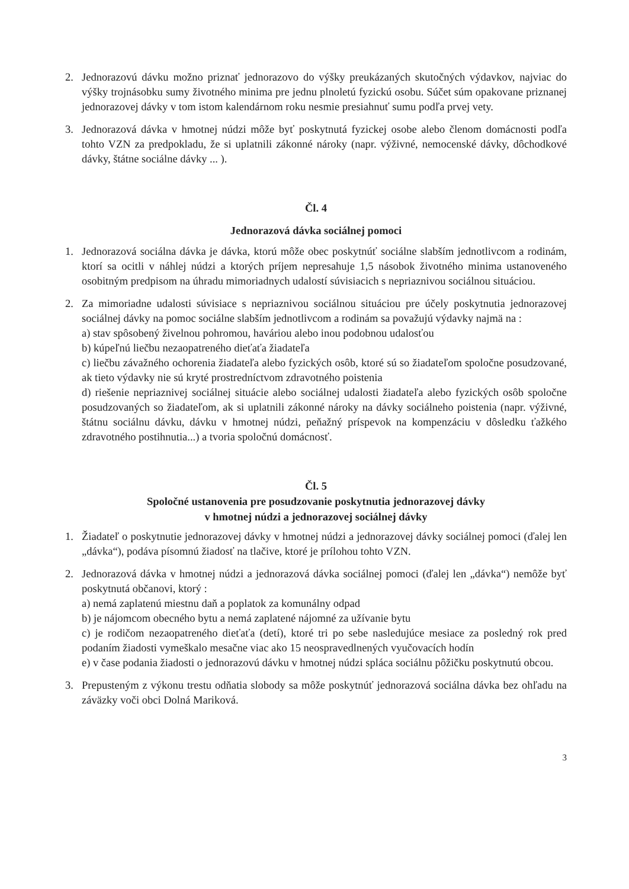2. Jednorazovú dávku možno priznať jednorazovo do výšky preukázaných skutočných výdavkov, najviac do výšky trojnásobku sumy životného minima pre jednu plnoletú fyzickú osobu. Súčet súm opakovane priznanej jednorazovej dávky v tom istom kalendárnom roku nesmie presiahnuť sumu podľa prvej vety.
3. Jednorazová dávka v hmotnej núdzi môže byť poskytnutá fyzickej osobe alebo členom domácnosti podľa tohto VZN za predpokladu, že si uplatnili zákonné nároky (napr. výživné, nemocenské dávky, dôchodkové dávky, štátne sociálne dávky ... ).
Čl. 4
Jednorazová dávka sociálnej pomoci
1. Jednorazová sociálna dávka je dávka, ktorú môže obec poskytnúť sociálne slabším jednotlivcom a rodinám, ktorí sa ocitli v náhlej núdzi a ktorých príjem nepresahuje 1,5 násobok životného minima ustanoveného osobitným predpisom na úhradu mimoriadnych udalostí súvisiacich s nepriaznivou sociálnou situáciou.
2. Za mimoriadne udalosti súvisiace s nepriaznivou sociálnou situáciou pre účely poskytnutia jednorazovej sociálnej dávky na pomoc sociálne slabším jednotlivcom a rodinám sa považujú výdavky najmä na :
a) stav spôsobený živelnou pohromou, haváriou alebo inou podobnou udalosťou
b) kúpeľnú liečbu nezaopatreného dieťaťa žiadateľa
c) liečbu závažného ochorenia žiadateľa alebo fyzických osôb, ktoré sú so žiadateľom spoločne posudzované, ak tieto výdavky nie sú kryté prostredníctvom zdravotného poistenia
d) riešenie nepriaznivej sociálnej situácie alebo sociálnej udalosti žiadateľa alebo fyzických osôb spoločne posudzovaných so žiadateľom, ak si uplatnili zákonné nároky na dávky sociálneho poistenia (napr. výživné, štátnu sociálnu dávku, dávku v hmotnej núdzi, peňažný príspevok na kompenzáciu v dôsledku ťažkého zdravotného postihnutia...) a tvoria spoločnú domácnosť.
Čl. 5
Spoločné ustanovenia pre posudzovanie poskytnutia jednorazovej dávky
v hmotnej núdzi a jednorazovej sociálnej dávky
1. Žiadateľ o poskytnutie jednorazovej dávky v hmotnej núdzi a jednorazovej dávky sociálnej pomoci (ďalej len „dávka“), podáva písomnú žiadosť na tlačive, ktoré je prílohou tohto VZN.
2. Jednorazová dávka v hmotnej núdzi a jednorazová dávka sociálnej pomoci (ďalej len „dávka“) nemôže byť poskytnutá občanovi, ktorý :
a) nemá zaplatenú miestnu daň a poplatok za komunálny odpad
b) je nájomcom obecného bytu a nemá zaplatené nájomné za užívanie bytu
c) je rodičom nezaopatreného dieťaťa (detí), ktoré tri po sebe nasledujúce mesiace za posledný rok pred podaním žiadosti vymeškalo mesačne viac ako 15 neospravedlnených vyučovacích hodín
e) v čase podania žiadosti o jednorazovú dávku v hmotnej núdzi spláca sociálnu pôžičku poskytnutú obcou.
3. Prepusteným z výkonu trestu odňatia slobody sa môže poskytnúť jednorazová sociálna dávka bez ohľadu na záväzky voči obci Dolná Mariková.
3